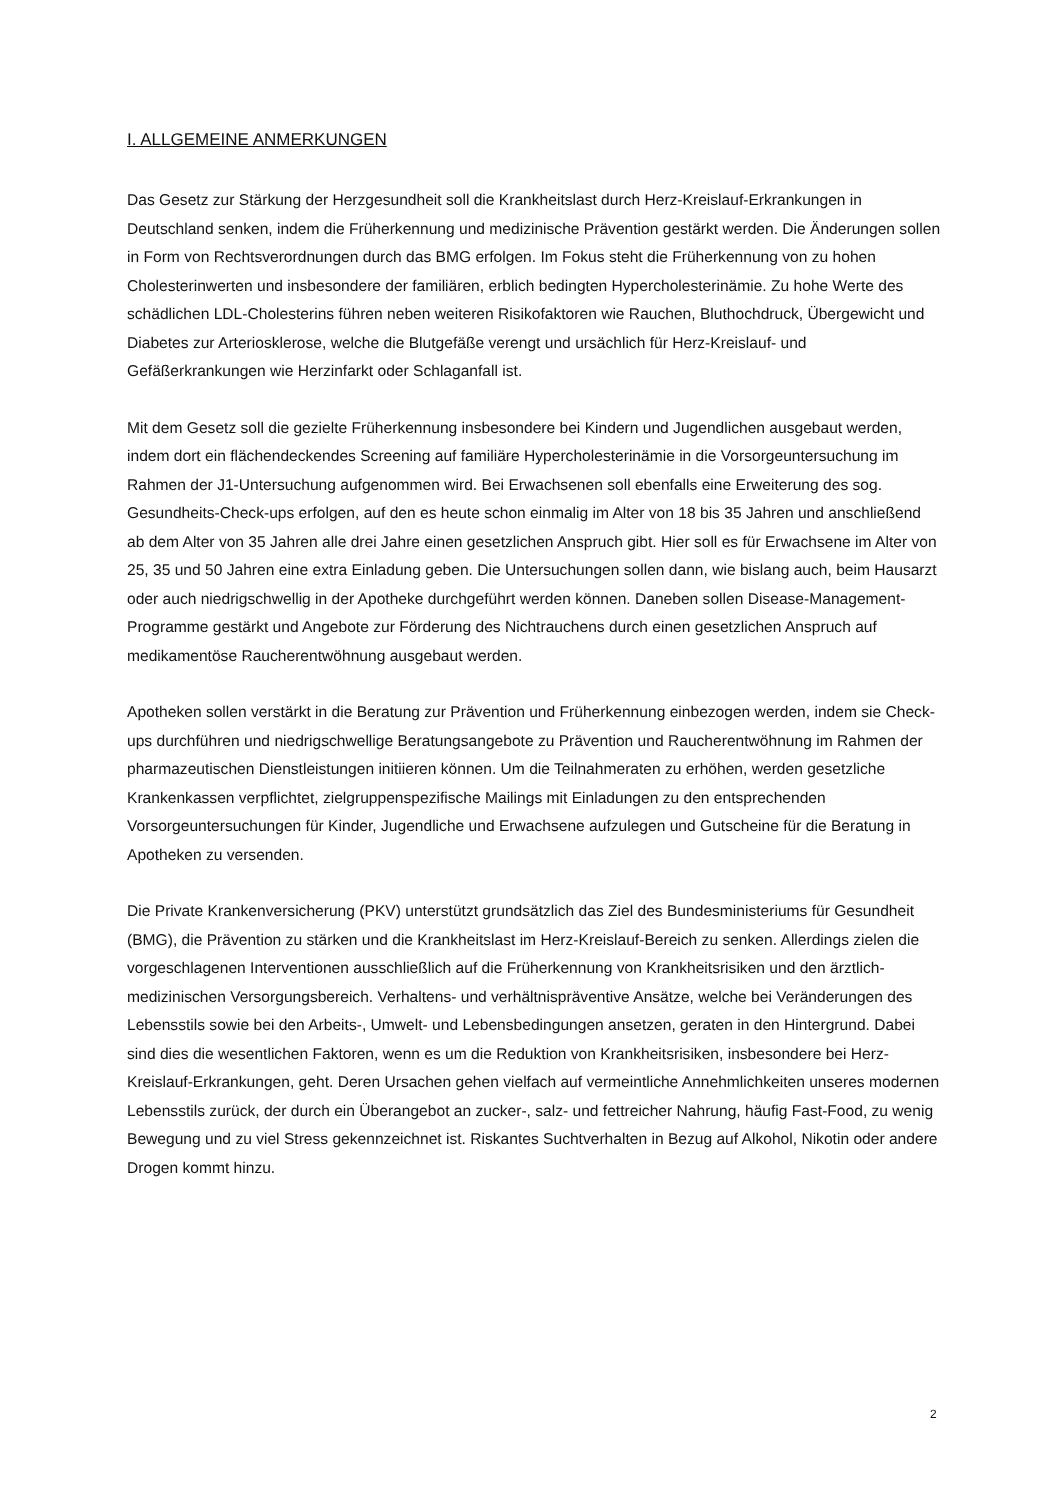I. ALLGEMEINE ANMERKUNGEN
Das Gesetz zur Stärkung der Herzgesundheit soll die Krankheitslast durch Herz-Kreislauf-Erkrankungen in Deutschland senken, indem die Früherkennung und medizinische Prävention gestärkt werden. Die Änderungen sollen in Form von Rechtsverordnungen durch das BMG erfolgen. Im Fokus steht die Früherkennung von zu hohen Cholesterinwerten und insbesondere der familiären, erblich bedingten Hypercholesterinämie. Zu hohe Werte des schädlichen LDL-Cholesterins führen neben weiteren Risikofaktoren wie Rauchen, Bluthochdruck, Übergewicht und Diabetes zur Arteriosklerose, welche die Blutgefäße verengt und ursächlich für Herz-Kreislauf- und Gefäßerkrankungen wie Herzinfarkt oder Schlaganfall ist.
Mit dem Gesetz soll die gezielte Früherkennung insbesondere bei Kindern und Jugendlichen ausgebaut werden, indem dort ein flächendeckendes Screening auf familiäre Hypercholesterinämie in die Vorsorgeuntersuchung im Rahmen der J1-Untersuchung aufgenommen wird. Bei Erwachsenen soll ebenfalls eine Erweiterung des sog. Gesundheits-Check-ups erfolgen, auf den es heute schon einmalig im Alter von 18 bis 35 Jahren und anschließend ab dem Alter von 35 Jahren alle drei Jahre einen gesetzlichen Anspruch gibt. Hier soll es für Erwachsene im Alter von 25, 35 und 50 Jahren eine extra Einladung geben. Die Untersuchungen sollen dann, wie bislang auch, beim Hausarzt oder auch niedrigschwellig in der Apotheke durchgeführt werden können. Daneben sollen Disease-Management-Programme gestärkt und Angebote zur Förderung des Nichtrauchens durch einen gesetzlichen Anspruch auf medikamentöse Raucherentwöhnung ausgebaut werden.
Apotheken sollen verstärkt in die Beratung zur Prävention und Früherkennung einbezogen werden, indem sie Check-ups durchführen und niedrigschwellige Beratungsangebote zu Prävention und Raucherentwöhnung im Rahmen der pharmazeutischen Dienstleistungen initiieren können. Um die Teilnahmeraten zu erhöhen, werden gesetzliche Krankenkassen verpflichtet, zielgruppenspezifische Mailings mit Einladungen zu den entsprechenden Vorsorgeuntersuchungen für Kinder, Jugendliche und Erwachsene aufzulegen und Gutscheine für die Beratung in Apotheken zu versenden.
Die Private Krankenversicherung (PKV) unterstützt grundsätzlich das Ziel des Bundesministeriums für Gesundheit (BMG), die Prävention zu stärken und die Krankheitslast im Herz-Kreislauf-Bereich zu senken. Allerdings zielen die vorgeschlagenen Interventionen ausschließlich auf die Früherkennung von Krankheitsrisiken und den ärztlich-medizinischen Versorgungsbereich. Verhaltens- und verhältnispräventive Ansätze, welche bei Veränderungen des Lebensstils sowie bei den Arbeits-, Umwelt- und Lebensbedingungen ansetzen, geraten in den Hintergrund. Dabei sind dies die wesentlichen Faktoren, wenn es um die Reduktion von Krankheitsrisiken, insbesondere bei Herz-Kreislauf-Erkrankungen, geht. Deren Ursachen gehen vielfach auf vermeintliche Annehmlichkeiten unseres modernen Lebensstils zurück, der durch ein Überangebot an zucker-, salz- und fettreicher Nahrung, häufig Fast-Food, zu wenig Bewegung und zu viel Stress gekennzeichnet ist. Riskantes Suchtverhalten in Bezug auf Alkohol, Nikotin oder andere Drogen kommt hinzu.
2